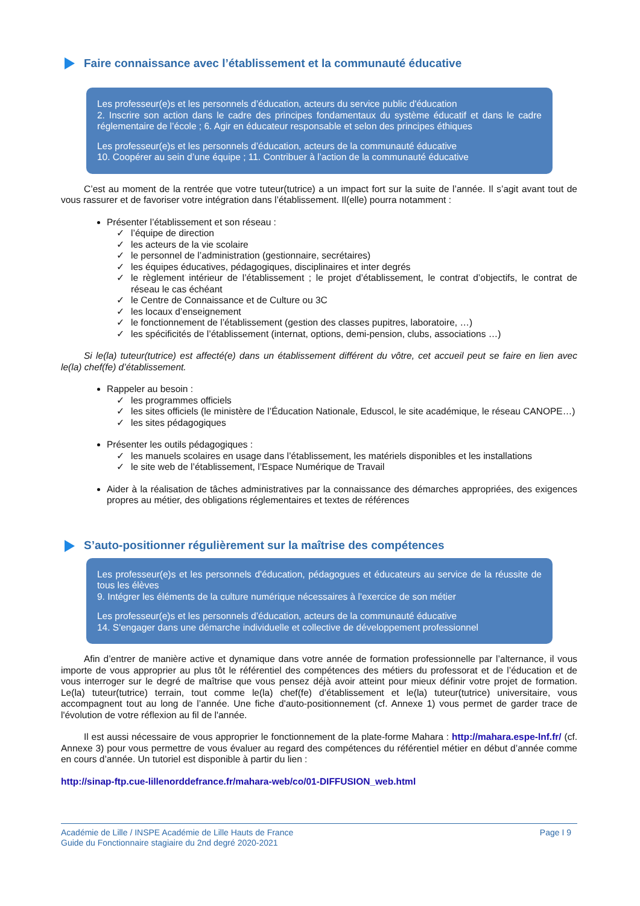Faire connaissance avec l’établissement et la communauté éducative
Les professeur(e)s et les personnels d’éducation, acteurs du service public d'éducation
2. Inscrire son action dans le cadre des principes fondamentaux du système éducatif et dans le cadre réglementaire de l’école ; 6. Agir en éducateur responsable et selon des principes éthiques
Les professeur(e)s et les personnels d’éducation, acteurs de la communauté éducative
10. Coopérer au sein d’une équipe ; 11. Contribuer à l’action de la communauté éducative
C’est au moment de la rentrée que votre tuteur(tutrice) a un impact fort sur la suite de l’année. Il s’agit avant tout de vous rassurer et de favoriser votre intégration dans l’établissement. Il(elle) pourra notamment :
Présenter l’établissement et son réseau :
✓ l’équipe de direction
✓ les acteurs de la vie scolaire
✓ le personnel de l’administration (gestionnaire, secrétaires)
✓ les équipes éducatives, pédagogiques, disciplinaires et inter degrés
✓ le règlement intérieur de l’établissement ; le projet d’établissement, le contrat d’objectifs, le contrat de réseau le cas échéant
✓ le Centre de Connaissance et de Culture ou 3C
✓ les locaux d’enseignement
✓ le fonctionnement de l’établissement (gestion des classes pupitres, laboratoire, …)
✓ les spécificités de l’établissement (internat, options, demi-pension, clubs, associations …)
Si le(la) tuteur(tutrice) est affecté(e) dans un établissement différent du vôtre, cet accueil peut se faire en lien avec le(la) chef(fe) d’établissement.
Rappeler au besoin :
✓ les programmes officiels
✓ les sites officiels (le ministère de l’Éducation Nationale, Eduscol, le site académique, le réseau CANOPE…)
✓ les sites pédagogiques
Présenter les outils pédagogiques :
✓ les manuels scolaires en usage dans l’établissement, les matériels disponibles et les installations
✓ le site web de l’établissement, l’Espace Numérique de Travail
Aider à la réalisation de tâches administratives par la connaissance des démarches appropriées, des exigences propres au métier, des obligations réglementaires et textes de références
S’auto-positionner régulièrement sur la maîtrise des compétences
Les professeur(e)s et les personnels d'éducation, pédagogues et éducateurs au service de la réussite de tous les élèves
9. Intégrer les éléments de la culture numérique nécessaires à l'exercice de son métier
Les professeur(e)s et les personnels d’éducation, acteurs de la communauté éducative
14. S'engager dans une démarche individuelle et collective de développement professionnel
Afin d’entrer de manière active et dynamique dans votre année de formation professionnelle par l’alternance, il vous importe de vous approprier au plus tôt le référentiel des compétences des métiers du professorat et de l’éducation et de vous interroger sur le degré de maîtrise que vous pensez déjà avoir atteint pour mieux définir votre projet de formation. Le(la) tuteur(tutrice) terrain, tout comme le(la) chef(fe) d’établissement et le(la) tuteur(tutrice) universitaire, vous accompagnent tout au long de l’année. Une fiche d'auto-positionnement (cf. Annexe 1) vous permet de garder trace de l'évolution de votre réflexion au fil de l'année.
Il est aussi nécessaire de vous approprier le fonctionnement de la plate-forme Mahara : http://mahara.espe-lnf.fr/ (cf. Annexe 3) pour vous permettre de vous évaluer au regard des compétences du référentiel métier en début d’année comme en cours d’année. Un tutoriel est disponible à partir du lien :
http://sinap-ftp.cue-lillenorddefrance.fr/mahara-web/co/01-DIFFUSION_web.html
Académie de Lille / INSPE Académie de Lille Hauts de France
Guide du Fonctionnaire stagiaire du 2nd degré 2020-2021
Page I 9